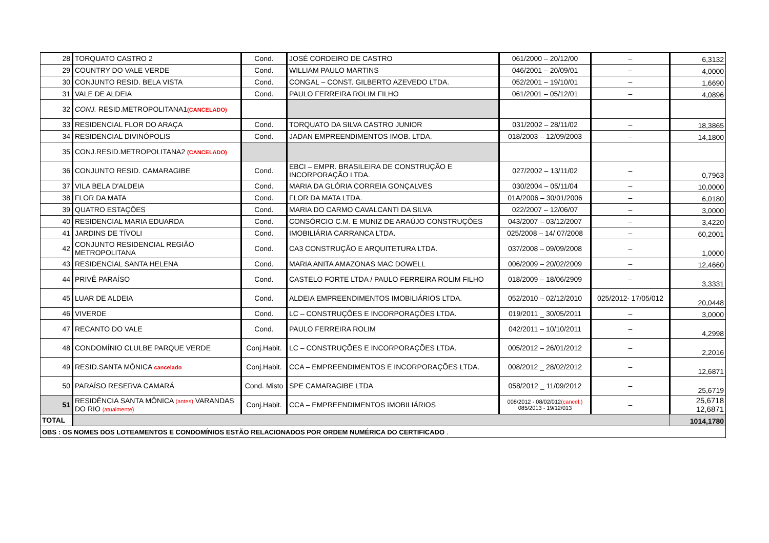| 28 | TORQUATO CASTRO 2 | Cond. | JOSÉ CORDEIRO DE CASTRO | 061/2000 – 20/12/00 | – | 6,3132 |
| 29 | COUNTRY DO VALE VERDE | Cond. | WILLIAM PAULO MARTINS | 046/2001 – 20/09/01 | – | 4,0000 |
| 30 | CONJUNTO RESID. BELA VISTA | Cond. | CONGAL – CONST. GILBERTO AZEVEDO LTDA. | 052/2001 – 19/10/01 | – | 1,6690 |
| 31 | VALE DE ALDEIA | Cond. | PAULO FERREIRA ROLIM FILHO | 061/2001 – 05/12/01 | – | 4,0896 |
| 32 | CONJ. RESID.METROPOLITANA1 (CANCELADO) | | | | | |
| 33 | RESIDENCIAL FLOR DO ARAÇA | Cond. | TORQUATO DA SILVA CASTRO JUNIOR | 031/2002 – 28/11/02 | – | 18,3865 |
| 34 | RESIDENCIAL DIVINÓPOLIS | Cond. | JADAN EMPREENDIMENTOS IMOB. LTDA. | 018/2003 – 12/09/2003 | – | 14,1800 |
| 35 | CONJ.RESID.METROPOLITANA2 (CANCELADO) | | | | | |
| 36 | CONJUNTO RESID. CAMARAGIBE | Cond. | EBCI – EMPR. BRASILEIRA DE CONSTRUÇÃO E INCORPORAÇÃO LTDA. | 027/2002 – 13/11/02 | – | 0,7963 |
| 37 | VILA BELA D'ALDEIA | Cond. | MARIA DA GLÓRIA CORREIA GONÇALVES | 030/2004 – 05/11/04 | – | 10,0000 |
| 38 | FLOR DA MATA | Cond. | FLOR DA MATA LTDA. | 01A/2006 – 30/01/2006 | – | 6,0180 |
| 39 | QUATRO ESTAÇÕES | Cond. | MARIA DO CARMO CAVALCANTI DA SILVA | 022/2007 – 12/06/07 | – | 3,0000 |
| 40 | RESIDENCIAL MARIA EDUARDA | Cond. | CONSÓRCIO C.M. E MUNIZ DE ARAÚJO CONSTRUÇÕES | 043/2007 – 03/12/2007 | – | 3,4220 |
| 41 | JARDINS DE TÍVOLI | Cond. | IMOBILIÁRIA CARRANCA LTDA. | 025/2008 – 14/ 07/2008 | – | 60,2001 |
| 42 | CONJUNTO RESIDENCIAL REGIÃO METROPOLITANA | Cond. | CA3 CONSTRUÇÃO E ARQUITETURA LTDA. | 037/2008 – 09/09/2008 | – | 1,0000 |
| 43 | RESIDENCIAL SANTA HELENA | Cond. | MARIA ANITA AMAZONAS MAC DOWELL | 006/2009 – 20/02/2009 | – | 12,4660 |
| 44 | PRIVÊ PARAÍSO | Cond. | CASTELO FORTE LTDA / PAULO FERREIRA ROLIM FILHO | 018/2009 – 18/06/2909 | – | 3,3331 |
| 45 | LUAR DE ALDEIA | Cond. | ALDEIA EMPREENDIMENTOS IMOBILIÁRIOS LTDA. | 052/2010 – 02/12/2010 | 025/2012- 17/05/012 | 20,0448 |
| 46 | VIVERDE | Cond. | LC – CONSTRUÇÕES E INCORPORAÇÕES LTDA. | 019/2011 _ 30/05/2011 | – | 3,0000 |
| 47 | RECANTO DO VALE | Cond. | PAULO FERREIRA ROLIM | 042/2011 – 10/10/2011 | – | 4,2998 |
| 48 | CONDOMÍNIO CLULBE PARQUE VERDE | Conj.Habit. | LC – CONSTRUÇÕES E INCORPORAÇÕES LTDA. | 005/2012 – 26/01/2012 | – | 2,2016 |
| 49 | RESID.SANTA MÔNICA cancelado | Conj.Habit. | CCA – EMPREENDIMENTOS E INCORPORAÇÕES LTDA. | 008/2012 _ 28/02/2012 | – | 12,6871 |
| 50 | PARAÍSO RESERVA CAMARÁ | Cond. Misto | SPE CAMARAGIBE LTDA | 058/2012 _ 11/09/2012 | – | 25,6719 |
| 51 | RESIDÊNCIA SANTA MÔNICA (antes) VARANDAS DO RIO (atualmente) | Conj.Habit. | CCA – EMPREENDIMENTOS IMOBILIÁRIOS | 008/2012 - 08/02/012 (cancel.) 085/2013 - 19/12/013 | – | 25,6718 12,6871 |
| TOTAL | | | | | | 1014,1780 |
| OBS : OS NOMES DOS LOTEAMENTOS E CONDOMÍNIOS ESTÃO RELACIONADOS POR ORDEM NUMÉRICA DO CERTIFICADO . | | | | | | |